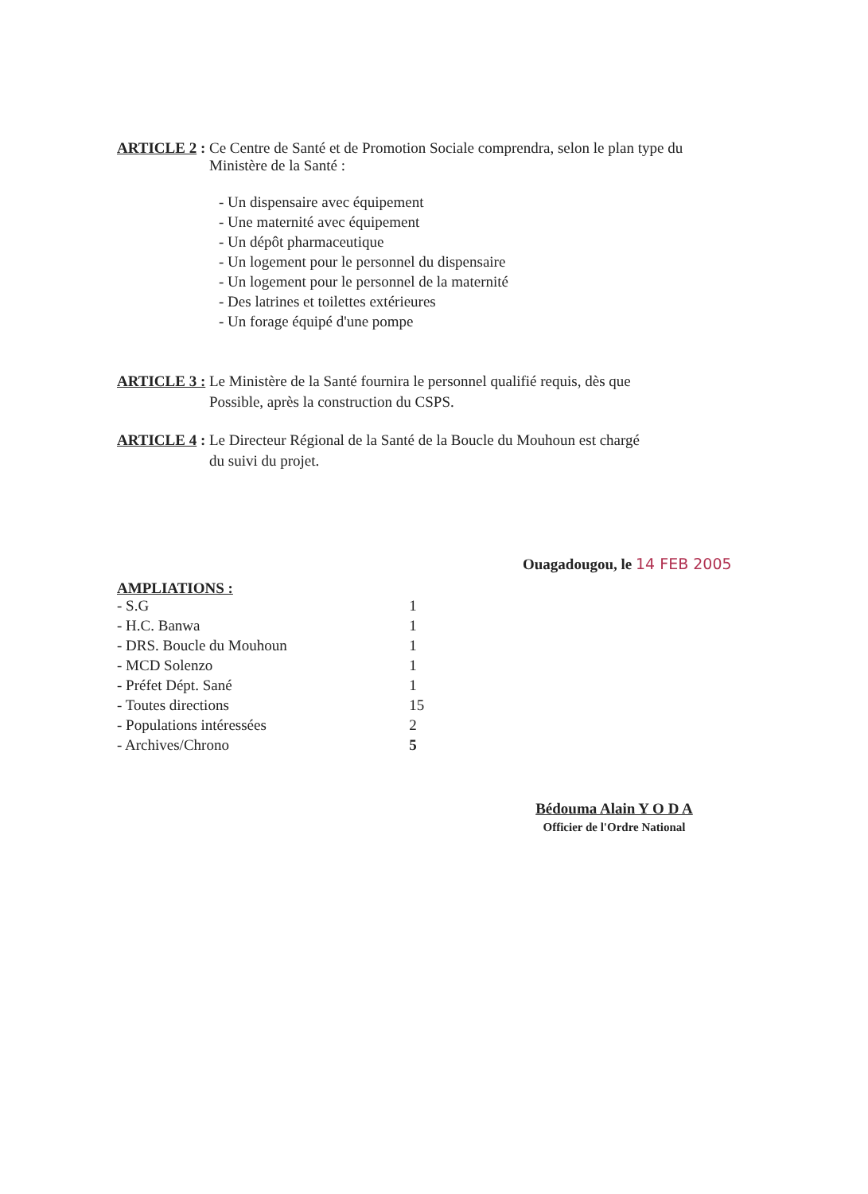ARTICLE 2 : Ce Centre de Santé et de Promotion Sociale comprendra, selon le plan type du
Ministère de la Santé :
- Un dispensaire avec équipement
- Une maternité avec équipement
- Un dépôt pharmaceutique
- Un logement pour le personnel du dispensaire
- Un logement pour le personnel de la maternité
- Des latrines et toilettes extérieures
- Un forage équipé d'une pompe
ARTICLE 3 : Le Ministère de la Santé fournira le personnel qualifié requis, dès que
Possible, après la construction du CSPS.
ARTICLE 4 : Le Directeur Régional de la Santé de la Boucle du Mouhoun est chargé
du suivi du projet.
Ouagadougou, le 14 FEB 2005
AMPLIATIONS :
| - S.G | 1 |
| - H.C. Banwa | 1 |
| - DRS. Boucle du Mouhoun | 1 |
| - MCD Solenzo | 1 |
| - Préfet Dépt. Sané | 1 |
| - Toutes directions | 15 |
| - Populations intéressées | 2 |
| - Archives/Chrono | 5 |
Bédouma Alain Y O D A
Officier de l'Ordre National